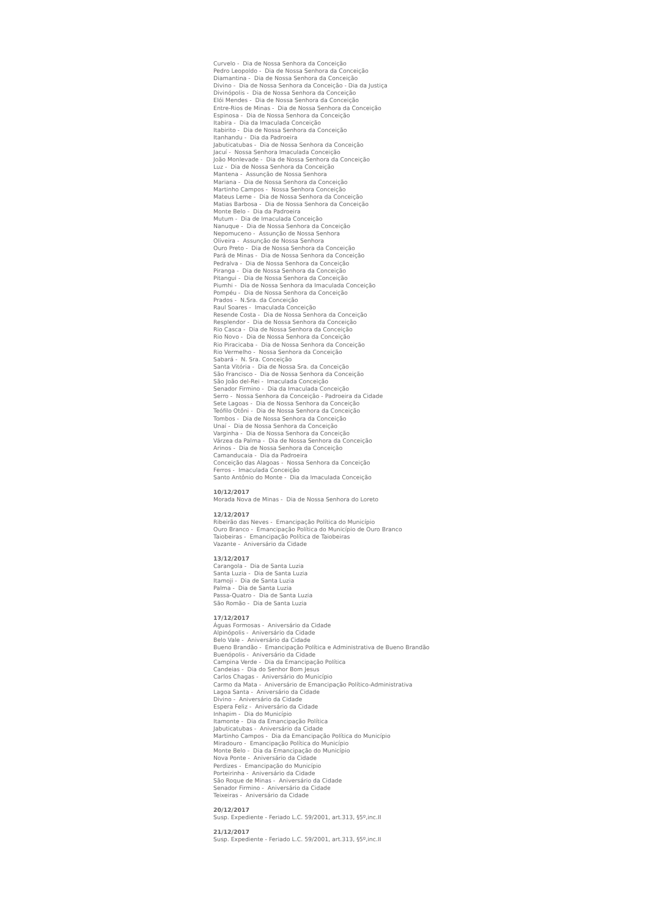Curvelo - Dia de Nossa Senhora da Conceição
Pedro Leopoldo - Dia de Nossa Senhora da Conceição
Diamantina - Dia de Nossa Senhora da Conceição
Divino - Dia de Nossa Senhora da Conceição - Dia da Justiça
Divinópolis - Dia de Nossa Senhora da Conceição
Elói Mendes - Dia de Nossa Senhora da Conceição
Entre-Rios de Minas - Dia de Nossa Senhora da Conceição
Espinosa - Dia de Nossa Senhora da Conceição
Itabira - Dia da Imaculada Conceição
Itabirito - Dia de Nossa Senhora da Conceição
Itanhandu - Dia da Padroeira
Jabuticatubas - Dia de Nossa Senhora da Conceição
Jacuí - Nossa Senhora Imaculada Conceição
João Monlevade - Dia de Nossa Senhora da Conceição
Luz - Dia de Nossa Senhora da Conceição
Mantena - Assunção de Nossa Senhora
Mariana - Dia de Nossa Senhora da Conceição
Martinho Campos - Nossa Senhora Conceição
Mateus Leme - Dia de Nossa Senhora da Conceição
Matias Barbosa - Dia de Nossa Senhora da Conceição
Monte Belo - Dia da Padroeira
Mutum - Dia de Imaculada Conceição
Nanuque - Dia de Nossa Senhora da Conceição
Nepomuceno - Assunção de Nossa Senhora
Oliveira - Assunção de Nossa Senhora
Ouro Preto - Dia de Nossa Senhora da Conceição
Pará de Minas - Dia de Nossa Senhora da Conceição
Pedralva - Dia de Nossa Senhora da Conceição
Piranga - Dia de Nossa Senhora da Conceição
Pitangui - Dia de Nossa Senhora da Conceição
Piumhi - Dia de Nossa Senhora da Imaculada Conceição
Pompéu - Dia de Nossa Senhora da Conceição
Prados - N.Sra. da Conceição
Raul Soares - Imaculada Conceição
Resende Costa - Dia de Nossa Senhora da Conceição
Resplendor - Dia de Nossa Senhora da Conceição
Rio Casca - Dia de Nossa Senhora da Conceição
Rio Novo - Dia de Nossa Senhora da Conceição
Rio Piracicaba - Dia de Nossa Senhora da Conceição
Rio Vermelho - Nossa Senhora da Conceição
Sabará - N. Sra. Conceição
Santa Vitória - Dia de Nossa Sra. da Conceição
São Francisco - Dia de Nossa Senhora da Conceição
São João del-Rei - Imaculada Conceição
Senador Firmino - Dia da Imaculada Conceição
Serro - Nossa Senhora da Conceição - Padroeira da Cidade
Sete Lagoas - Dia de Nossa Senhora da Conceição
Teófilo Otôni - Dia de Nossa Senhora da Conceição
Tombos - Dia de Nossa Senhora da Conceição
Unaí - Dia de Nossa Senhora da Conceição
Varginha - Dia de Nossa Senhora da Conceição
Várzea da Palma - Dia de Nossa Senhora da Conceição
Arinos - Dia de Nossa Senhora da Conceição
Camanducaia - Dia da Padroeira
Conceição das Alagoas - Nossa Senhora da Conceição
Ferros - Imaculada Conceição
Santo Antônio do Monte - Dia da Imaculada Conceição
10/12/2017
Morada Nova de Minas - Dia de Nossa Senhora do Loreto
12/12/2017
Ribeirão das Neves - Emancipação Política do Município
Ouro Branco - Emancipação Política do Município de Ouro Branco
Taiobeiras - Emancipação Política de Taiobeiras
Vazante - Aniversário da Cidade
13/12/2017
Carangola - Dia de Santa Luzia
Santa Luzia - Dia de Santa Luzia
Itamoji - Dia de Santa Luzia
Palma - Dia de Santa Luzia
Passa-Quatro - Dia de Santa Luzia
São Romão - Dia de Santa Luzia
17/12/2017
Águas Formosas - Aniversário da Cidade
Alpinópolis - Aniversário da Cidade
Belo Vale - Aniversário da Cidade
Bueno Brandão - Emancipação Política e Administrativa de Bueno Brandão
Buenópolis - Aniversário da Cidade
Campina Verde - Dia da Emancipação Política
Candeias - Dia do Senhor Bom Jesus
Carlos Chagas - Aniversário do Município
Carmo da Mata - Aniversário de Emancipação Político-Administrativa
Lagoa Santa - Aniversário da Cidade
Divino - Aniversário da Cidade
Espera Feliz - Aniversário da Cidade
Inhapim - Dia do Município
Itamonte - Dia da Emancipação Política
Jabuticatubas - Aniversário da Cidade
Martinho Campos - Dia da Emancipação Política do Município
Miradouro - Emancipação Política do Município
Monte Belo - Dia da Emancipação do Município
Nova Ponte - Aniversário da Cidade
Perdizes - Emancipação do Município
Porteirinha - Aniversário da Cidade
São Roque de Minas - Aniversário da Cidade
Senador Firmino - Aniversário da Cidade
Teixeiras - Aniversário da Cidade
20/12/2017
Susp. Expediente - Feriado L.C. 59/2001, art.313, §5º,inc.II
21/12/2017
Susp. Expediente - Feriado L.C. 59/2001, art.313, §5º,inc.II